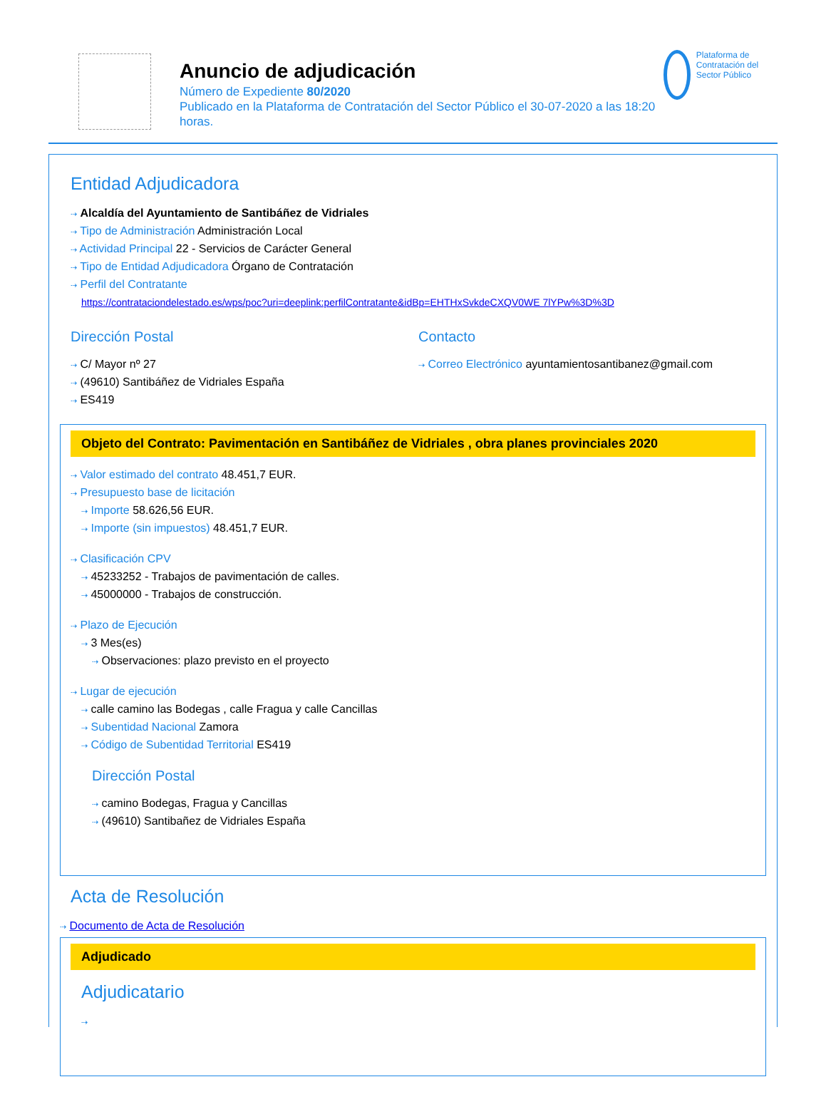Anuncio de adjudicación
Número de Expediente 80/2020
Publicado en la Plataforma de Contratación del Sector Público el 30-07-2020 a las 18:20 horas.
Plataforma de Contratación del Sector Público
Entidad Adjudicadora
⇢ Alcaldía del Ayuntamiento de Santibáñez de Vidriales
⇢ Tipo de Administración Administración Local
⇢ Actividad Principal 22 - Servicios de Carácter General
⇢ Tipo de Entidad Adjudicadora Órgano de Contratación
⇢ Perfil del Contratante
https://contrataciondelestado.es/wps/poc?uri=deeplink:perfilContratante&idBp=EHTHxSvkdeCXQV0WE 7lYPw%3D%3D
Dirección Postal
⇢ C/ Mayor nº 27
⇢ (49610) Santibáñez de Vidriales España
⇢ ES419
Contacto
⇢ Correo Electrónico ayuntamientosantibanez@gmail.com
Objeto del Contrato: Pavimentación en Santibáñez de Vidriales , obra planes provinciales 2020
⇢ Valor estimado del contrato 48.451,7 EUR.
⇢ Presupuesto base de licitación
⇢ Importe 58.626,56 EUR.
⇢ Importe (sin impuestos) 48.451,7 EUR.
⇢ Clasificación CPV
⇢ 45233252 - Trabajos de pavimentación de calles.
⇢ 45000000 - Trabajos de construcción.
⇢ Plazo de Ejecución
⇢ 3 Mes(es)
⇢ Observaciones: plazo previsto en el proyecto
⇢ Lugar de ejecución
⇢ calle camino las Bodegas , calle Fragua y calle Cancillas
⇢ Subentidad Nacional Zamora
⇢ Código de Subentidad Territorial ES419
Dirección Postal
⇢ camino Bodegas, Fragua y Cancillas
⇢ (49610) Santibañez de Vidriales España
Acta de Resolución
⇢ Documento de Acta de Resolución
Adjudicado
Adjudicatario
⇢